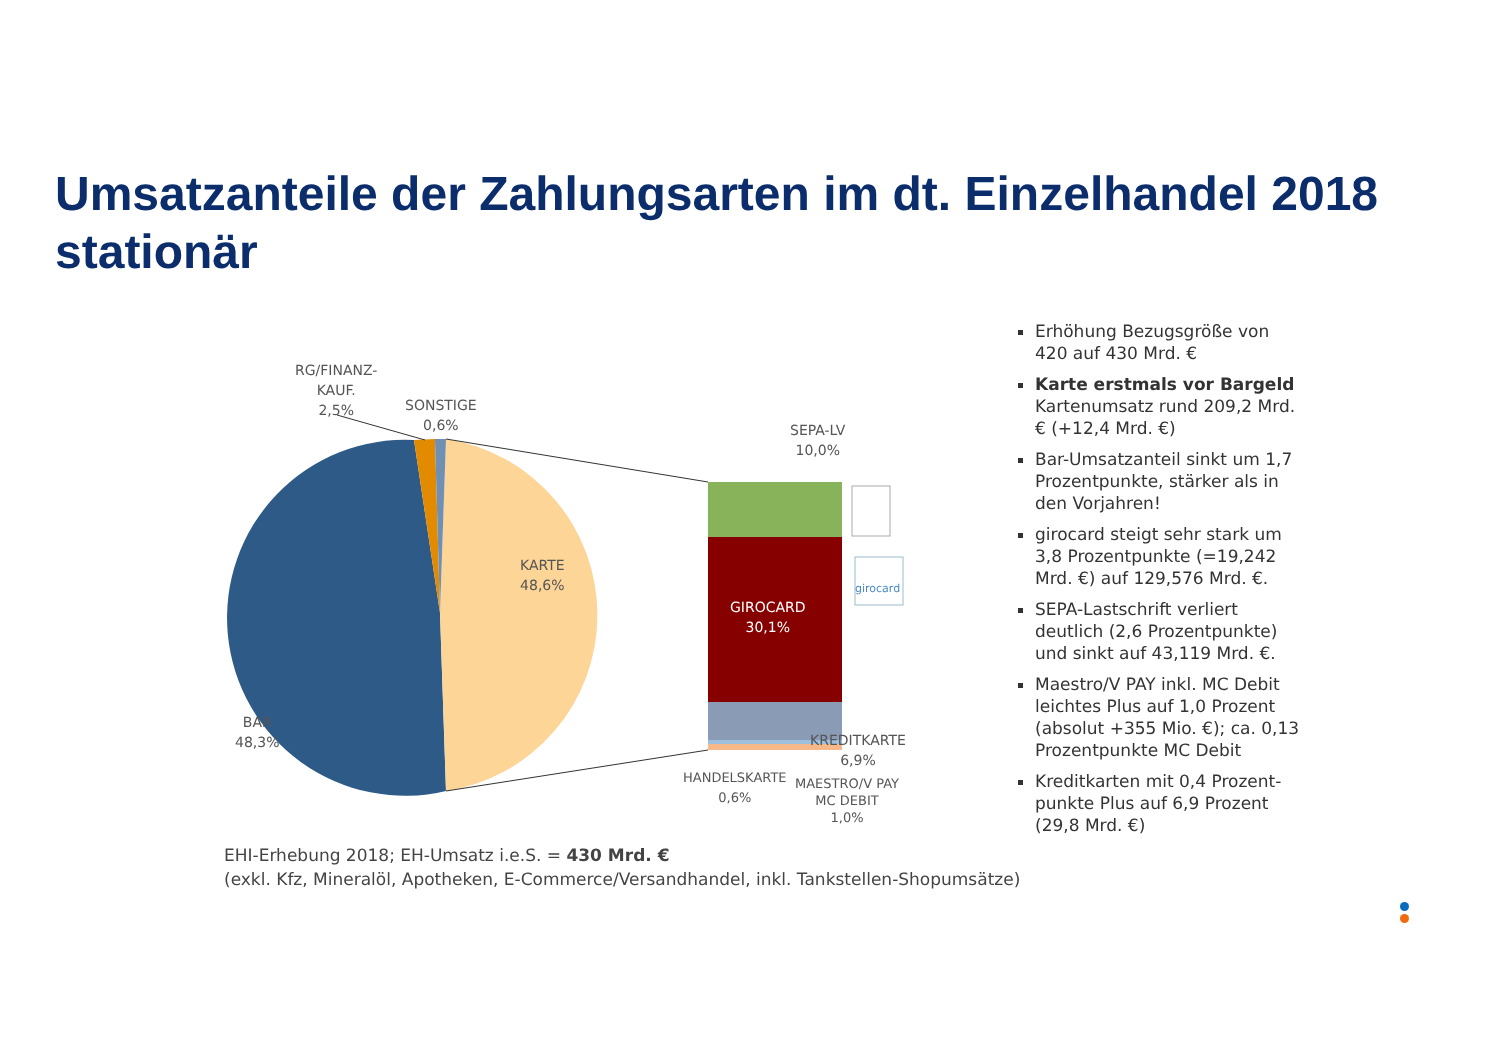Umsatzanteile der Zahlungsarten im dt. Einzelhandel 2018 stationär
RG/FINANZ-
KAUF.
2,5%
SONSTIGE
0,6%
KARTE
48,6%
BAR
48,3%
SEPA-LV
10,0%
GIROCARD
30,1%
girocard
KREDITKARTE
6,9%
HANDELSKARTE
0,6%
MAESTRO/V PAY
MC DEBIT
1,0%
Erhöhung Bezugsgröße von 420 auf 430 Mrd. €
Karte erstmals vor Bargeld Kartenumsatz rund 209,2 Mrd. € (+12,4 Mrd. €)
Bar-Umsatzanteil sinkt um 1,7 Prozentpunkte, stärker als in den Vorjahren!
girocard steigt sehr stark um 3,8 Prozentpunkte (=19,242 Mrd. €) auf 129,576 Mrd. €.
SEPA-Lastschrift verliert deutlich (2,6 Prozentpunkte) und sinkt auf 43,119 Mrd. €.
Maestro/V PAY inkl. MC Debit leichtes Plus auf 1,0 Prozent (absolut +355 Mio. €); ca. 0,13 Prozentpunkte MC Debit
Kreditkarten mit 0,4 Prozent-punkte Plus auf 6,9 Prozent (29,8 Mrd. €)
EHI-Erhebung 2018; EH-Umsatz i.e.S. = 430 Mrd. €
(exkl. Kfz, Mineralöl, Apotheken, E-Commerce/Versandhandel, inkl. Tankstellen-Shopumsätze)